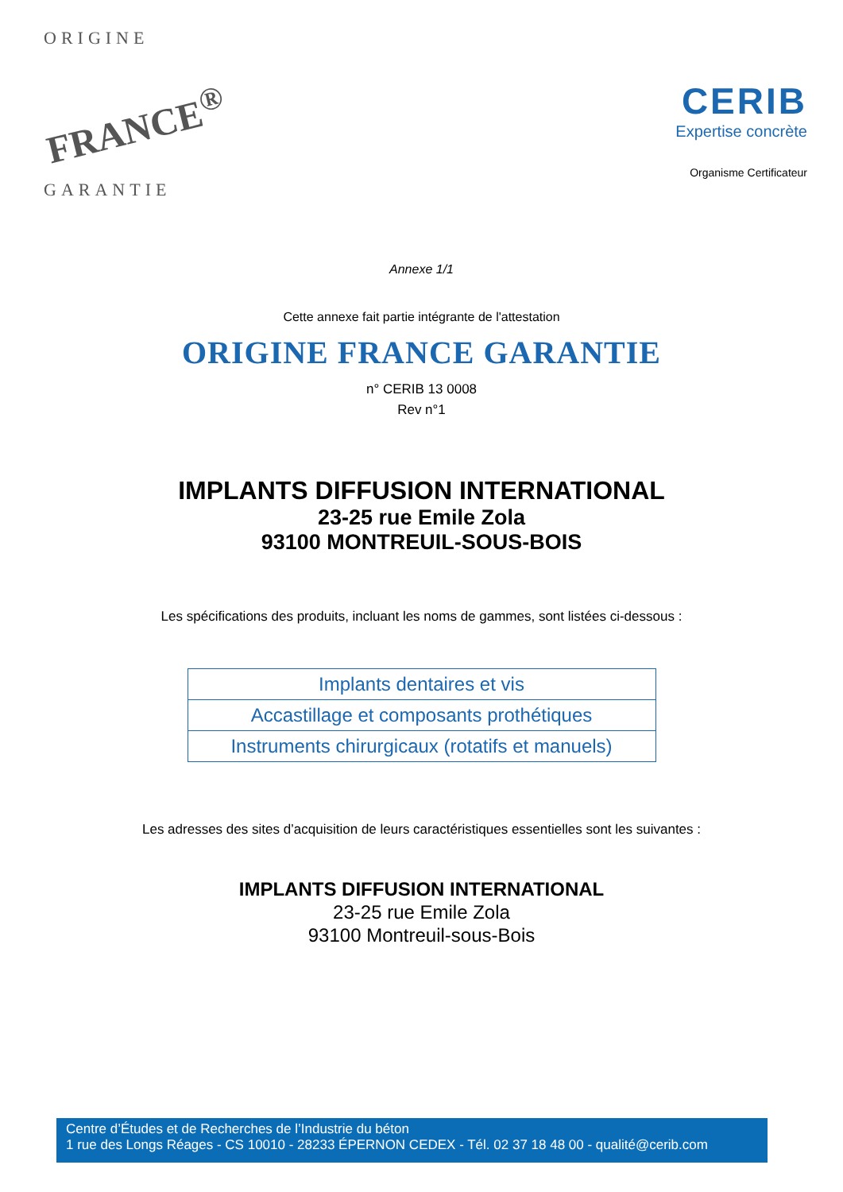ORIGINE
FRANCE<sup>®</sup>
GARANTIE
CERIB
Expertise concrète
Organisme Certificateur
Annexe 1/1
Cette annexe fait partie intégrante de l'attestation
ORIGINE FRANCE GARANTIE
n° CERIB 13 0008
Rev n°1
IMPLANTS DIFFUSION INTERNATIONAL
23-25 rue Emile Zola
93100 MONTREUIL-SOUS-BOIS
Les spécifications des produits, incluant les noms de gammes, sont listées ci-dessous :
| Implants dentaires et vis |
| Accastillage et composants prothétiques |
| Instruments chirurgicaux (rotatifs et manuels) |
Les adresses des sites d’acquisition de leurs caractéristiques essentielles sont les suivantes :
IMPLANTS DIFFUSION INTERNATIONAL
23-25 rue Emile Zola
93100 Montreuil-sous-Bois
Centre d’Études et de Recherches de l’Industrie du béton
1 rue des Longs Réages - CS 10010 - 28233 ÉPERNON CEDEX - Tél. 02 37 18 48 00 - qualité@cerib.com